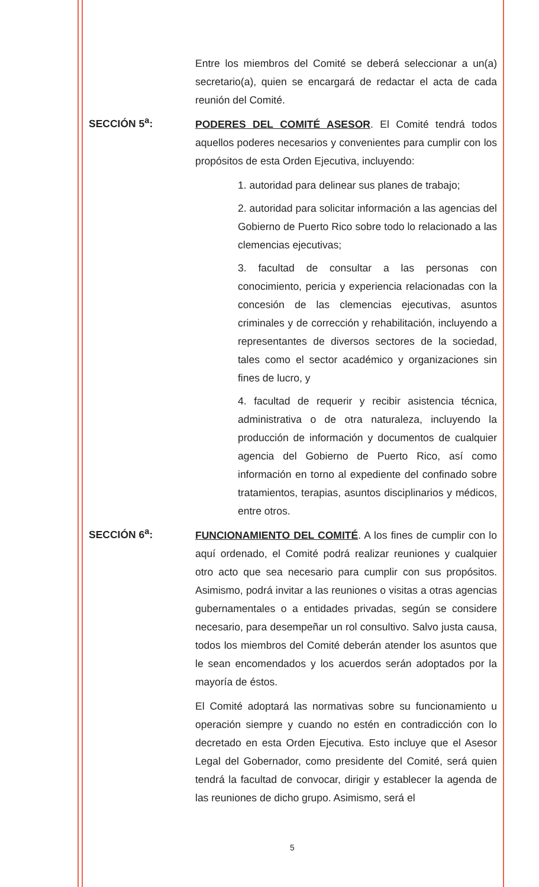Entre los miembros del Comité se deberá seleccionar a un(a) secretario(a), quien se encargará de redactar el acta de cada reunión del Comité.
SECCIÓN 5<sup>a</sup>:
PODERES DEL COMITÉ ASESOR. El Comité tendrá todos aquellos poderes necesarios y convenientes para cumplir con los propósitos de esta Orden Ejecutiva, incluyendo:
1. autoridad para delinear sus planes de trabajo;
2. autoridad para solicitar información a las agencias del Gobierno de Puerto Rico sobre todo lo relacionado a las clemencias ejecutivas;
3. facultad de consultar a las personas con conocimiento, pericia y experiencia relacionadas con la concesión de las clemencias ejecutivas, asuntos criminales y de corrección y rehabilitación, incluyendo a representantes de diversos sectores de la sociedad, tales como el sector académico y organizaciones sin fines de lucro, y
4. facultad de requerir y recibir asistencia técnica, administrativa o de otra naturaleza, incluyendo la producción de información y documentos de cualquier agencia del Gobierno de Puerto Rico, así como información en torno al expediente del confinado sobre tratamientos, terapias, asuntos disciplinarios y médicos, entre otros.
SECCIÓN 6<sup>a</sup>:
FUNCIONAMIENTO DEL COMITÉ. A los fines de cumplir con lo aquí ordenado, el Comité podrá realizar reuniones y cualquier otro acto que sea necesario para cumplir con sus propósitos. Asimismo, podrá invitar a las reuniones o visitas a otras agencias gubernamentales o a entidades privadas, según se considere necesario, para desempeñar un rol consultivo. Salvo justa causa, todos los miembros del Comité deberán atender los asuntos que le sean encomendados y los acuerdos serán adoptados por la mayoría de éstos.
El Comité adoptará las normativas sobre su funcionamiento u operación siempre y cuando no estén en contradicción con lo decretado en esta Orden Ejecutiva. Esto incluye que el Asesor Legal del Gobernador, como presidente del Comité, será quien tendrá la facultad de convocar, dirigir y establecer la agenda de las reuniones de dicho grupo. Asimismo, será el
5